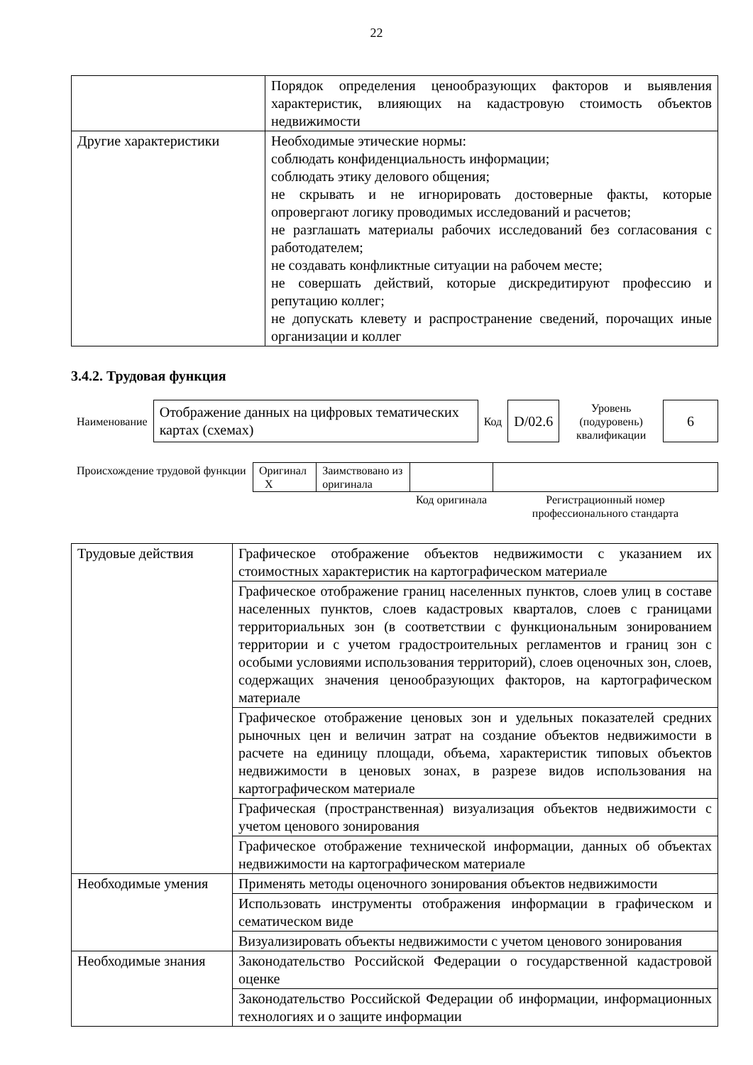22
| | Порядок определения ценообразующих факторов и выявления характеристик, влияющих на кадастровую стоимость объектов недвижимости |
| Другие характеристики | Необходимые этические нормы: соблюдать конфиденциальность информации; соблюдать этику делового общения; не скрывать и не игнорировать достоверные факты, которые опровергают логику проводимых исследований и расчетов; не разглашать материалы рабочих исследований без согласования с работодателем; не создавать конфликтные ситуации на рабочем месте; не совершать действий, которые дискредитируют профессию и репутацию коллег; не допускать клевету и распространение сведений, порочащих иные организации и коллег |
3.4.2. Трудовая функция
| Наименование | Отображение данных на цифровых тематических картах (схемах) | Код | D/02.6 | Уровень (подуровень) квалификации | 6 |
| Происхождение трудовой функции | Оригинал X | Заимствовано из оригинала | | |
| | | | Код оригинала | Регистрационный номер профессионального стандарта |
| Трудовые действия | Графическое отображение объектов недвижимости с указанием их стоимостных характеристик на картографическом материале |
| | Графическое отображение границ населенных пунктов, слоев улиц в составе населенных пунктов, слоев кадастровых кварталов, слоев с границами территориальных зон (в соответствии с функциональным зонированием территории и с учетом градостроительных регламентов и границ зон с особыми условиями использования территорий), слоев оценочных зон, слоев, содержащих значения ценообразующих факторов, на картографическом материале |
| | Графическое отображение ценовых зон и удельных показателей средних рыночных цен и величин затрат на создание объектов недвижимости в расчете на единицу площади, объема, характеристик типовых объектов недвижимости в ценовых зонах, в разрезе видов использования на картографическом материале |
| | Графическая (пространственная) визуализация объектов недвижимости с учетом ценового зонирования |
| | Графическое отображение технической информации, данных об объектах недвижимости на картографическом материале |
| Необходимые умения | Применять методы оценочного зонирования объектов недвижимости |
| | Использовать инструменты отображения информации в графическом и сематическом виде |
| | Визуализировать объекты недвижимости с учетом ценового зонирования |
| Необходимые знания | Законодательство Российской Федерации о государственной кадастровой оценке |
| | Законодательство Российской Федерации об информации, информационных технологиях и о защите информации |